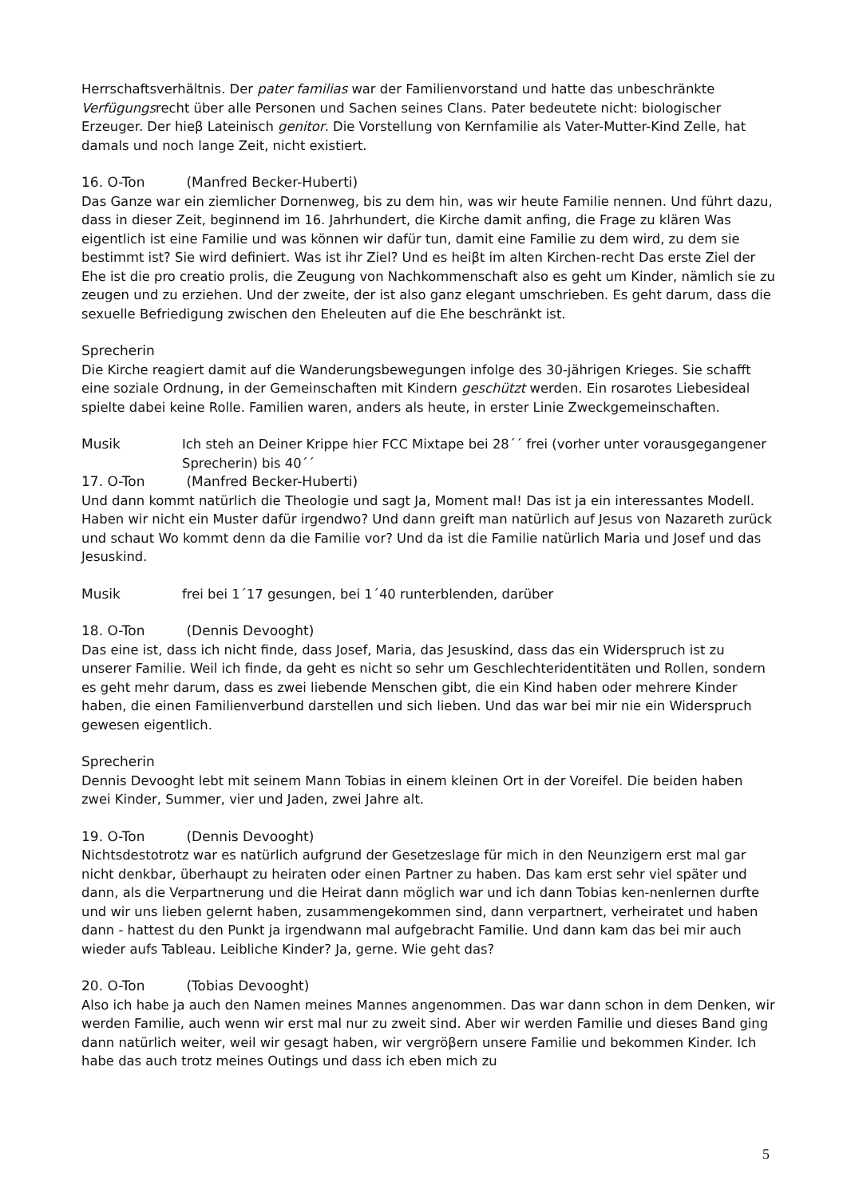Herrschaftsverhältnis. Der pater familias war der Familienvorstand und hatte das unbeschränkte Verfügungsrecht über alle Personen und Sachen seines Clans. Pater bedeutete nicht: biologischer Erzeuger. Der hieβ Lateinisch genitor. Die Vorstellung von Kernfamilie als Vater-Mutter-Kind Zelle, hat damals und noch lange Zeit, nicht existiert.
16. O-Ton (Manfred Becker-Huberti)
Das Ganze war ein ziemlicher Dornenweg, bis zu dem hin, was wir heute Familie nennen. Und führt dazu, dass in dieser Zeit, beginnend im 16. Jahrhundert, die Kirche damit anfing, die Frage zu klären Was eigentlich ist eine Familie und was können wir dafür tun, damit eine Familie zu dem wird, zu dem sie bestimmt ist? Sie wird definiert. Was ist ihr Ziel? Und es heiβt im alten Kirchen-recht Das erste Ziel der Ehe ist die pro creatio prolis, die Zeugung von Nachkommenschaft also es geht um Kinder, nämlich sie zu zeugen und zu erziehen. Und der zweite, der ist also ganz elegant umschrieben. Es geht darum, dass die sexuelle Befriedigung zwischen den Eheleuten auf die Ehe beschränkt ist.
Sprecherin
Die Kirche reagiert damit auf die Wanderungsbewegungen infolge des 30-jährigen Krieges. Sie schafft eine soziale Ordnung, in der Gemeinschaften mit Kindern geschützt werden. Ein rosarotes Liebesideal spielte dabei keine Rolle. Familien waren, anders als heute, in erster Linie Zweckgemeinschaften.
Musik Ich steh an Deiner Krippe hier FCC Mixtape bei 28´´ frei (vorher unter vorausgegangener Sprecherin) bis 40´´
17. O-Ton (Manfred Becker-Huberti)
Und dann kommt natürlich die Theologie und sagt Ja, Moment mal! Das ist ja ein interessantes Modell. Haben wir nicht ein Muster dafür irgendwo? Und dann greift man natürlich auf Jesus von Nazareth zurück und schaut Wo kommt denn da die Familie vor? Und da ist die Familie natürlich Maria und Josef und das Jesuskind.
Musik frei bei 1´17 gesungen, bei 1´40 runterblenden, darüber
18. O-Ton (Dennis Devooght)
Das eine ist, dass ich nicht finde, dass Josef, Maria, das Jesuskind, dass das ein Widerspruch ist zu unserer Familie. Weil ich finde, da geht es nicht so sehr um Geschlechteridentitäten und Rollen, sondern es geht mehr darum, dass es zwei liebende Menschen gibt, die ein Kind haben oder mehrere Kinder haben, die einen Familienverbund darstellen und sich lieben. Und das war bei mir nie ein Widerspruch gewesen eigentlich.
Sprecherin
Dennis Devooght lebt mit seinem Mann Tobias in einem kleinen Ort in der Voreifel. Die beiden haben zwei Kinder, Summer, vier und Jaden, zwei Jahre alt.
19. O-Ton (Dennis Devooght)
Nichtsdestotrotz war es natürlich aufgrund der Gesetzeslage für mich in den Neunzigern erst mal gar nicht denkbar, überhaupt zu heiraten oder einen Partner zu haben. Das kam erst sehr viel später und dann, als die Verpartnerung und die Heirat dann möglich war und ich dann Tobias ken-nenlernen durfte und wir uns lieben gelernt haben, zusammengekommen sind, dann verpartnert, verheiratet und haben dann - hattest du den Punkt ja irgendwann mal aufgebracht Familie. Und dann kam das bei mir auch wieder aufs Tableau. Leibliche Kinder? Ja, gerne. Wie geht das?
20. O-Ton (Tobias Devooght)
Also ich habe ja auch den Namen meines Mannes angenommen. Das war dann schon in dem Denken, wir werden Familie, auch wenn wir erst mal nur zu zweit sind. Aber wir werden Familie und dieses Band ging dann natürlich weiter, weil wir gesagt haben, wir vergröβern unsere Familie und bekommen Kinder. Ich habe das auch trotz meines Outings und dass ich eben mich zu
5